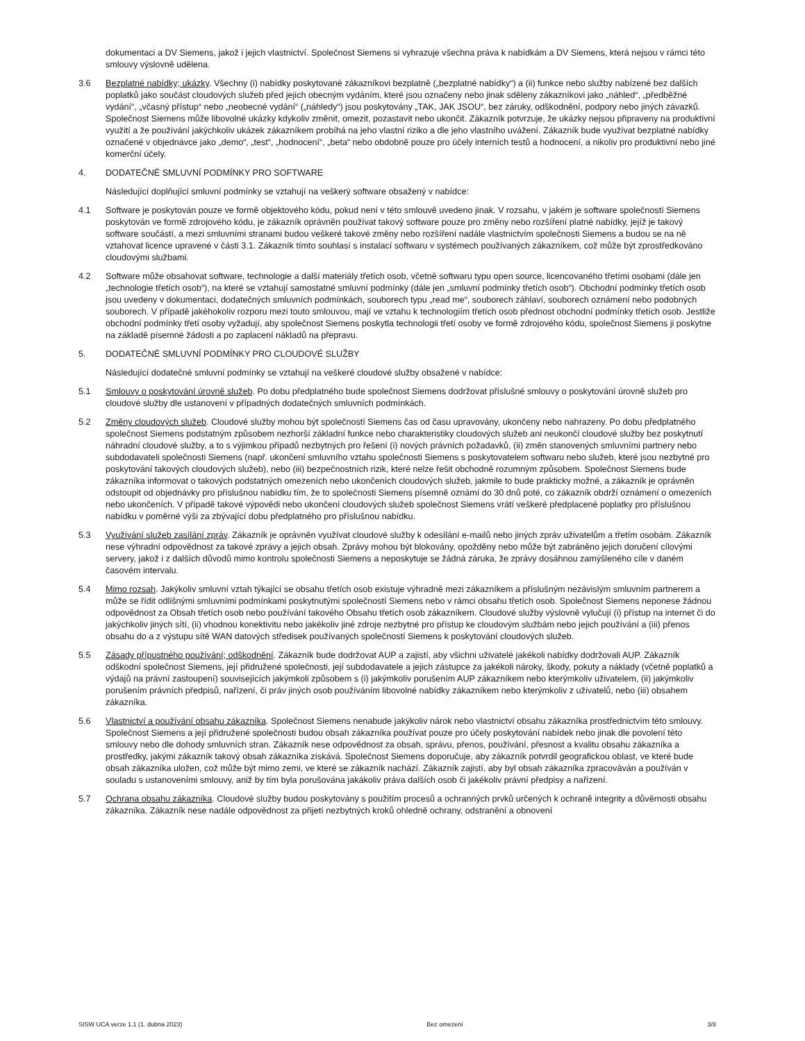dokumentaci a DV Siemens, jakož i jejich vlastnictví. Společnost Siemens si vyhrazuje všechna práva k nabídkám a DV Siemens, která nejsou v rámci této smlouvy výslovně udělena.
3.6 Bezplatné nabídky; ukázky. Všechny (i) nabídky poskytované zákazníkovi bezplatně („bezplatné nabídky“) a (ii) funkce nebo služby nabízené bez dalších poplatků jako součást cloudových služeb před jejich obecným vydáním, které jsou označeny nebo jinak sděleny zákazníkovi jako „náhled“, „předběžné vydání“, „včasný přístup“ nebo „neobecné vydání“ („náhledy“) jsou poskytovány „TAK, JAK JSOU“, bez záruky, odškodnění, podpory nebo jiných závazků. Společnost Siemens může libovolné ukázky kdykoliv změnit, omezit, pozastavit nebo ukončit. Zákazník potvrzuje, že ukázky nejsou připraveny na produktivní využití a že používání jakýchkoliv ukázek zákazníkem probíhá na jeho vlastní riziko a dle jeho vlastního uvážení. Zákazník bude využívat bezplatné nabídky označené v objednávce jako „demo“, „test“, „hodnocení“, „beta“ nebo obdobně pouze pro účely interních testů a hodnocení, a nikoliv pro produktivní nebo jiné komerční účely.
4. DODATEČNÉ SMLUVNÍ PODMÍNKY PRO SOFTWARE
Následující doplňující smluvní podmínky se vztahují na veškerý software obsažený v nabídce:
4.1 Software je poskytován pouze ve formě objektového kódu, pokud není v této smlouvě uvedeno jinak. V rozsahu, v jakém je software společností Siemens poskytován ve formě zdrojového kódu, je zákazník oprávněn používat takový software pouze pro změny nebo rozšíření platné nabídky, jejíž je takový software součástí, a mezi smluvními stranami budou veškeré takové změny nebo rozšíření nadále vlastnictvím společnosti Siemens a budou se na ně vztahovat licence upravené v části 3.1. Zákazník tímto souhlasí s instalací softwaru v systémech používaných zákazníkem, což může být zprostředkováno cloudovými službami.
4.2 Software může obsahovat software, technologie a další materiály třetích osob, včetně softwaru typu open source, licencovaného třetími osobami (dále jen „technologie třetích osob“), na které se vztahují samostatné smluvní podmínky (dále jen „smluvní podmínky třetích osob“). Obchodní podmínky třetích osob jsou uvedeny v dokumentaci, dodatečných smluvních podmínkách, souborech typu „read me“, souborech záhlaví, souborech oznámení nebo podobných souborech. V případě jakéhokoliv rozporu mezi touto smlouvou, mají ve vztahu k technologiím třetích osob přednost obchodní podmínky třetích osob. Jestliže obchodní podmínky třetí osoby vyžadují, aby společnost Siemens poskytla technologii třetí osoby ve formě zdrojového kódu, společnost Siemens ji poskytne na základě písemné žádosti a po zaplacení nákladů na přepravu.
5. DODATEČNÉ SMLUVNÍ PODMÍNKY PRO CLOUDOVÉ SLUŽBY
Následující dodatečné smluvní podmínky se vztahují na veškeré cloudové služby obsažené v nabídce:
5.1 Smlouvy o poskytování úrovně služeb. Po dobu předplatného bude společnost Siemens dodržovat příslušné smlouvy o poskytování úrovně služeb pro cloudové služby dle ustanovení v případných dodatečných smluvních podmínkách.
5.2 Změny cloudových služeb. Cloudové služby mohou být společností Siemens čas od času upravovány, ukončeny nebo nahrazeny. Po dobu předplatného společnost Siemens podstatným způsobem nezhorší základní funkce nebo charakteristiky cloudových služeb ani neukončí cloudové služby bez poskytnutí náhradní cloudové služby, a to s výjimkou případů nezbytných pro řešení (i) nových právních požadavků, (ii) změn stanovených smluvními partnery nebo subdodavateli společnosti Siemens (např. ukončení smluvního vztahu společnosti Siemens s poskytovatelem softwaru nebo služeb, které jsou nezbytné pro poskytování takových cloudových služeb), nebo (iii) bezpečnostních rizik, které nelze řešit obchodně rozumným způsobem. Společnost Siemens bude zákazníka informovat o takových podstatných omezeních nebo ukončeních cloudových služeb, jakmile to bude prakticky možné, a zákazník je oprávněn odstoupit od objednávky pro příslušnou nabídku tím, že to společnosti Siemens písemně oznámí do 30 dnů poté, co zákazník obdrží oznámení o omezeních nebo ukončeních. V případě takové výpovědi nebo ukončení cloudových služeb společnost Siemens vrátí veškeré předplacené poplatky pro příslušnou nabídku v poměrné výši za zbývající dobu předplatného pro příslušnou nabídku.
5.3 Využívání služeb zasílání zpráv. Zákazník je oprávněn využívat cloudové služby k odesílání e-mailů nebo jiných zpráv uživatelům a třetím osobám. Zákazník nese výhradní odpovědnost za takové zprávy a jejich obsah. Zprávy mohou být blokovány, opožděny nebo může být zabráněno jejich doručení cílovými servery, jakož i z dalších důvodů mimo kontrolu společnosti Siemens a neposkytuje se žádná záruka, že zprávy dosáhnou zamýšleného cíle v daném časovém intervalu.
5.4 Mimo rozsah. Jakýkoliv smluvní vztah týkající se obsahu třetích osob existuje výhradně mezi zákazníkem a příslušným nezávislým smluvním partnerem a může se řídit odlišnými smluvními podmínkami poskytnutými společností Siemens nebo v rámci obsahu třetích osob. Společnost Siemens neponese žádnou odpovědnost za Obsah třetích osob nebo používání takového Obsahu třetích osob zákazníkem. Cloudové služby výslovně vylučují (i) přístup na internet či do jakýchkoliv jiných sítí, (ii) vhodnou konektivitu nebo jakékoliv jiné zdroje nezbytné pro přístup ke cloudovým službám nebo jejich používání a (iii) přenos obsahu do a z výstupu sítě WAN datových středisek používaných společností Siemens k poskytování cloudových služeb.
5.5 Zásady přípustného používání; odškodnění. Zákazník bude dodržovat AUP a zajistí, aby všichni uživatelé jakékoli nabídky dodržovali AUP. Zákazník odškodní společnost Siemens, její přidružené společnosti, její subdodavatele a jejich zástupce za jakékoli nároky, škody, pokuty a náklady (včetně poplatků a výdajů na právní zastoupení) souvisejících jakýmkoli způsobem s (i) jakýmkoliv porušením AUP zákazníkem nebo kterýmkoliv uživatelem, (ii) jakýmkoliv porušením právních předpisů, nařízení, či práv jiných osob používáním libovolné nabídky zákazníkem nebo kterýmkoliv z uživatelů, nebo (iii) obsahem zákazníka.
5.6 Vlastnictví a používání obsahu zákazníka. Společnost Siemens nenabude jakýkoliv nárok nebo vlastnictví obsahu zákazníka prostřednictvím této smlouvy. Společnost Siemens a její přidružené společnosti budou obsah zákazníka používat pouze pro účely poskytování nabídek nebo jinak dle povolení této smlouvy nebo dle dohody smluvních stran. Zákazník nese odpovědnost za obsah, správu, přenos, používání, přesnost a kvalitu obsahu zákazníka a prostředky, jakými zákazník takový obsah zákazníka získává. Společnost Siemens doporučuje, aby zákazník potvrdil geografickou oblast, ve které bude obsah zákazníka uložen, což může být mimo zemi, ve které se zákazník nachází. Zákazník zajistí, aby byl obsah zákazníka zpracováván a používán v souladu s ustanoveními smlouvy, aniž by tím byla porušována jakákoliv práva dalších osob či jakékoliv právní předpisy a nařízení.
5.7 Ochrana obsahu zákazníka. Cloudové služby budou poskytovány s použitím procesů a ochranných prvků určených k ochraně integrity a důvěrnosti obsahu zákazníka. Zákazník nese nadále odpovědnost za přijetí nezbytných kroků ohledně ochrany, odstranění a obnovení
SISW UCA verze 1.1 (1. dubna 2023) Bez omezení 3/8